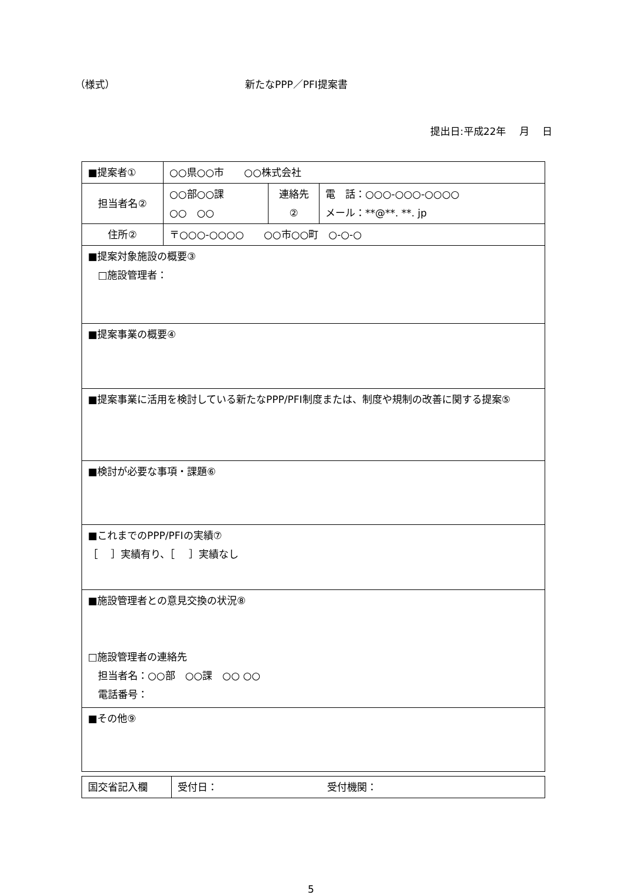（様式） 新たなPPP／PFI提案書
提出日:平成22年　 月　 日
| ■提案者① | ○○県○○市 ○○株式会社 | | |
| 担当者名② | ○○部○○課 ○○ ○○ | 連絡先 ② | 電 話：○○○-○○○-○○○○ メール：**@**. **. jp |
| 住所② | 〒○○○-○○○○ ○○市○○町 ○-○-○ | | |
| ■提案対象施設の概要③ □施設管理者： | | | |
| ■提案事業の概要④ | | | |
| ■提案事業に活用を検討している新たなPPP/PFI制度または、制度や規制の改善に関する提案⑤ | | | |
| ■検討が必要な事項・課題⑥ | | | |
| ■これまでのPPP/PFIの実績⑦ ［ ］実績有り、［ ］実績なし | | | |
| ■施設管理者との意見交換の状況⑧ □施設管理者の連絡先 担当者名：○○部 ○○課 ○○ ○○ 電話番号： | | | |
| ■その他⑨ | | | |
| 国交省記入欄 | 受付日： 受付機関： |
5